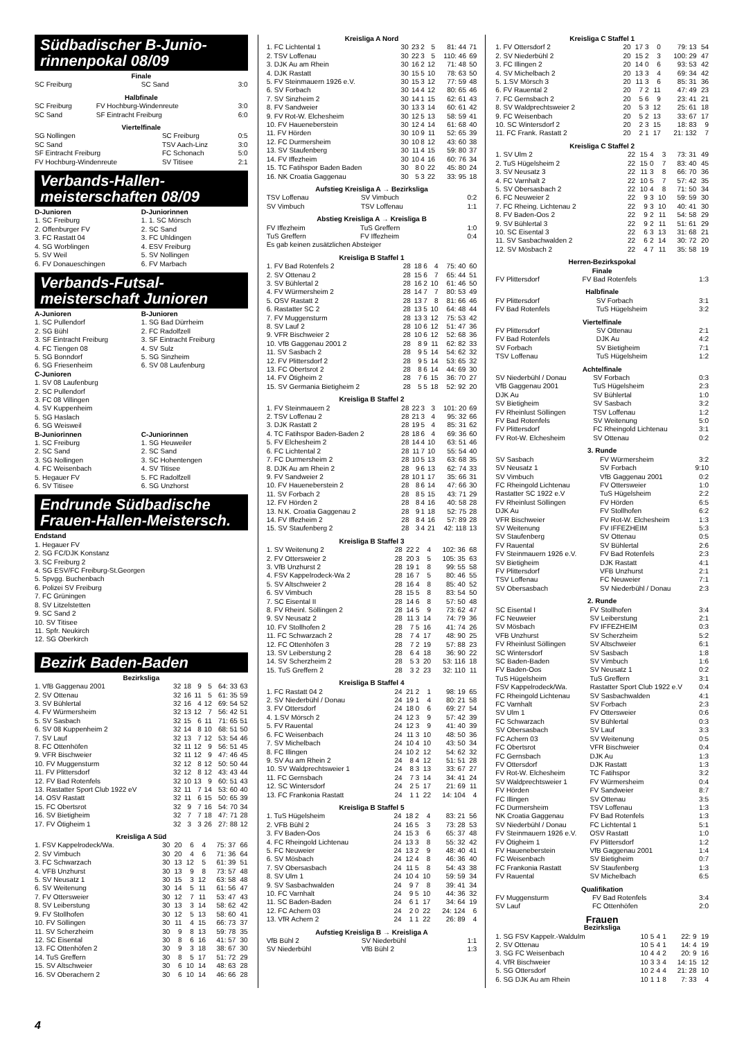Südbadischer B-Junio-
rinnenpokal 08/09
Finale
| SC Freiburg | SC Sand | 3:0 |
Halbfinale
| SC Freiburg | FV Hochburg-Windenreute | 3:0 |
| SC Sand | SF Eintracht Freiburg | 6:0 |
Viertelfinale
| SG Nollingen | SC Freiburg | 0:5 |
| SC Sand | TSV Aach-Linz | 3:0 |
| SF Eintracht Freiburg | FC Schonach | 5:0 |
| FV Hochburg-Windenreute | SV Titisee | 2:1 |
Verbands-Hallen-
meisterschaften 08/09
D-Junioren
1. SC Freiburg
2. Offenburger FV
3. FC Rastatt 04
4. SG Worblingen
5. SV Weil
6. FV Donaueschingen
D-Juniorinnen
1. 1. SC Mörsch
2. SC Sand
3. FC Uhldingen
4. ESV Freiburg
5. SV Nollingen
6. FV Marbach
Verbands-Futsal-
meisterschaft Junioren
A-Junioren
1. SC Pullendorf
2. SG Bühl
3. SF Eintracht Freiburg
4. FC Tiengen 08
5. SG Bonndorf
6. SG Friesenheim
B-Junioren
1. SG Bad Dürrheim
2. FC Radolfzell
3. SF Eintracht Freiburg
4. SV Sulz
5. SG Sinzheim
6. SV 08 Laufenburg
C-Junioren
1. SV 08 Laufenburg
2. SC Pullendorf
3. FC 08 Villingen
4. SV Kuppenheim
5. SG Haslach
6. SG Weisweil
B-Juniorinnen
1. SC Freiburg
2. SC Sand
3. SG Nollingen
4. FC Weisenbach
5. Hegauer FV
6. SV Titisee
C-Juniorinnen
1. SG Heuweiler
2. SC Sand
3. SC Hohentengen
4. SV Titisee
5. FC Radolfzell
6. SG Unzhorst
Endrunde Südbadische
Frauen-Hallen-Meistersch.
Endstand
1. Hegauer FV
2. SG FC/DJK Konstanz
3. SC Freiburg 2
4. SG ESV/FC Freiburg-St.Georgen
5. Spvgg. Buchenbach
6. Polizei SV Freiburg
7. FC Grüningen
8. SV Litzelstetten
9. SC Sand 2
10. SV Titisee
11. Spfr. Neukirch
12. SG Oberkirch
Bezirk Baden-Baden
Bezirksliga
| 1. VfB Gaggenau 2001 | 32 | 18 | 9 | 5 | 64: 33 | 63 |
| 2. SV Ottenau | 32 | 16 | 11 | 5 | 61: 35 | 59 |
| 3. SV Bühlertal | 32 | 16 | 4 | 12 | 69: 54 | 52 |
| 4. FV Würmersheim | 32 | 13 | 12 | 7 | 56: 42 | 51 |
| 5. SV Sasbach | 32 | 15 | 6 | 11 | 71: 65 | 51 |
| 6. SV 08 Kuppenheim 2 | 32 | 14 | 8 | 10 | 68: 51 | 50 |
| 7. SV Lauf | 32 | 13 | 7 | 12 | 53: 54 | 46 |
| 8. FC Ottenhöfen | 32 | 11 | 12 | 9 | 56: 51 | 45 |
| 9. VFR Bischweier | 32 | 11 | 12 | 9 | 47: 46 | 45 |
| 10. FV Muggensturm | 32 | 12 | 8 | 12 | 50: 50 | 44 |
| 11. FV Plittersdorf | 32 | 12 | 8 | 12 | 43: 43 | 44 |
| 12. FV Bad Rotenfels | 32 | 10 | 13 | 9 | 60: 51 | 43 |
| 13. Rastatter Sport Club 1922 eV | 32 | 11 | 7 | 14 | 53: 60 | 40 |
| 14. OSV Rastatt | 32 | 11 | 6 | 15 | 50: 65 | 39 |
| 15. FC Obertsrot | 32 | 9 | 7 | 16 | 54: 70 | 34 |
| 16. SV Bietigheim | 32 | 7 | 7 | 18 | 47: 71 | 28 |
| 17. FV Ötigheim 1 | 32 | 3 | 3 | 26 | 27: 88 | 12 |
Kreisliga A Süd
| 1. FSV Kappelrodeck/Wa. | 30 | 20 | 6 | 4 | 75: 37 | 66 |
| 2. SV Vimbuch | 30 | 20 | 4 | 6 | 71: 36 | 64 |
| 3. FC Schwarzach | 30 | 13 | 12 | 5 | 61: 39 | 51 |
| 4. VFB Unzhurst | 30 | 13 | 9 | 8 | 73: 57 | 48 |
| 5. SV Neusatz 1 | 30 | 15 | 3 | 12 | 63: 58 | 48 |
| 6. SV Weitenung | 30 | 14 | 5 | 11 | 61: 56 | 47 |
| 7. FV Ottersweier | 30 | 12 | 7 | 11 | 53: 47 | 43 |
| 8. SV Leiberstung | 30 | 13 | 3 | 14 | 58: 62 | 42 |
| 9. FV Stollhofen | 30 | 12 | 5 | 13 | 58: 60 | 41 |
| 10. FV Söllingen | 30 | 11 | 4 | 15 | 66: 73 | 37 |
| 11. SV Scherzheim | 30 | 9 | 8 | 13 | 59: 78 | 35 |
| 12. SC Eisental | 30 | 8 | 6 | 16 | 41: 57 | 30 |
| 13. FC Ottenhöfen 2 | 30 | 9 | 3 | 18 | 38: 67 | 30 |
| 14. TuS Greffern | 30 | 8 | 5 | 17 | 51: 72 | 29 |
| 15. SV Altschweier | 30 | 6 | 10 | 14 | 48: 63 | 28 |
| 16. SV Oberachern 2 | 30 | 6 | 10 | 14 | 46: 66 | 28 |
Kreisliga A Nord
| 1. FC Lichtental 1 | 30 | 23 | 2 | 5 | 81: 44 | 71 |
| 2. TSV Loffenau | 30 | 22 | 3 | 5 | 110: 46 | 69 |
| 3. DJK Au am Rhein | 30 | 16 | 2 | 12 | 71: 48 | 50 |
| 4. DJK Rastatt | 30 | 15 | 5 | 10 | 78: 63 | 50 |
| 5. FV Steinmauern 1926 e.V. | 30 | 15 | 3 | 12 | 77: 59 | 48 |
| 6. SV Forbach | 30 | 14 | 4 | 12 | 80: 65 | 46 |
| 7. SV Sinzheim 2 | 30 | 14 | 1 | 15 | 62: 61 | 43 |
| 8. FV Sandweier | 30 | 13 | 3 | 14 | 60: 61 | 42 |
| 9. FV Rot-W. Elchesheim | 30 | 12 | 5 | 13 | 58: 59 | 41 |
| 10. FV Haueneberstein | 30 | 12 | 4 | 14 | 61: 68 | 40 |
| 11. FV Hörden | 30 | 10 | 9 | 11 | 52: 65 | 39 |
| 12. FC Durmersheim | 30 | 10 | 8 | 12 | 43: 60 | 38 |
| 13. SV Staufenberg | 30 | 11 | 4 | 15 | 59: 80 | 37 |
| 14. FV Iffezheim | 30 | 10 | 4 | 16 | 60: 76 | 34 |
| 15. TC Fatihspor Baden Baden | 30 | 8 | 0 | 22 | 45: 80 | 24 |
| 16. NK Croatia Gaggenau | 30 | 5 | 3 | 22 | 33: 95 | 18 |
Aufstieg Kreisliga A → Bezirksliga
| TSV Loffenau | SV Vimbuch | 0:2 |
| SV Vimbuch | TSV Loffenau | 1:1 |
Abstieg Kreisliga A → Kreisliga B
| FV Iffezheim | TuS Greffern | 1:0 |
| TuS Greffern | FV Iffezheim | 0:4 |
Es gab keinen zusätzlichen Absteiger
Kreisliga B Staffel 1
| 1. FV Bad Rotenfels 2 | 28 | 18 | 6 | 4 | 75: 40 | 60 |
| 2. SV Ottenau 2 | 28 | 15 | 6 | 7 | 65: 44 | 51 |
| 3. SV Bühlertal 2 | 28 | 16 | 2 | 10 | 61: 46 | 50 |
| 4. FV Würmersheim 2 | 28 | 14 | 7 | 7 | 80: 53 | 49 |
| 5. OSV Rastatt 2 | 28 | 13 | 7 | 8 | 81: 66 | 46 |
| 6. Rastatter SC 2 | 28 | 13 | 5 | 10 | 64: 48 | 44 |
| 7. FV Muggensturm | 28 | 13 | 3 | 12 | 75: 53 | 42 |
| 8. SV Lauf 2 | 28 | 10 | 6 | 12 | 51: 47 | 36 |
| 9. VFR Bischweier 2 | 28 | 10 | 6 | 12 | 52: 68 | 36 |
| 10. VfB Gaggenau 2001 2 | 28 | 8 | 9 | 11 | 62: 82 | 33 |
| 11. SV Sasbach 2 | 28 | 9 | 5 | 14 | 54: 62 | 32 |
| 12. FV Plittersdorf 2 | 28 | 9 | 5 | 14 | 53: 65 | 32 |
| 13. FC Obertsrot 2 | 28 | 8 | 6 | 14 | 44: 69 | 30 |
| 14. FV Ötigheim 2 | 28 | 7 | 6 | 15 | 36: 70 | 27 |
| 15. SV Germania Bietigheim 2 | 28 | 5 | 5 | 18 | 52: 92 | 20 |
Kreisliga B Staffel 2
| 1. FV Steinmauern 2 | 28 | 22 | 3 | 3 | 101: 20 | 69 |
| 2. TSV Loffenau 2 | 28 | 21 | 3 | 4 | 95: 32 | 66 |
| 3. DJK Rastatt 2 | 28 | 19 | 5 | 4 | 85: 31 | 62 |
| 4. TC Fatihspor Baden-Baden 2 | 28 | 18 | 6 | 4 | 69: 36 | 60 |
| 5. FV Elchesheim 2 | 28 | 14 | 4 | 10 | 63: 51 | 46 |
| 6. FC Lichtental 2 | 28 | 11 | 7 | 10 | 55: 54 | 40 |
| 7. FC Durmersheim 2 | 28 | 10 | 5 | 13 | 63: 68 | 35 |
| 8. DJK Au am Rhein 2 | 28 | 9 | 6 | 13 | 62: 74 | 33 |
| 9. FV Sandweier 2 | 28 | 10 | 1 | 17 | 35: 66 | 31 |
| 10. FV Haueneberstein 2 | 28 | 8 | 6 | 14 | 47: 66 | 30 |
| 11. SV Forbach 2 | 28 | 8 | 5 | 15 | 43: 71 | 29 |
| 12. FV Hörden 2 | 28 | 8 | 4 | 16 | 40: 58 | 28 |
| 13. N.K. Croatia Gaggenau 2 | 28 | 9 | 1 | 18 | 52: 75 | 28 |
| 14. FV Iffezheim 2 | 28 | 8 | 4 | 16 | 57: 89 | 28 |
| 15. SV Staufenberg 2 | 28 | 3 | 4 | 21 | 42: 118 | 13 |
Kreisliga B Staffel 3
| 1. SV Weitenung 2 | 28 | 22 | 2 | 4 | 102: 36 | 68 |
| 2. FV Ottersweier 2 | 28 | 20 | 3 | 5 | 105: 35 | 63 |
| 3. VfB Unzhurst 2 | 28 | 19 | 1 | 8 | 99: 55 | 58 |
| 4. FSV Kappelrodeck-Wa 2 | 28 | 16 | 7 | 5 | 80: 46 | 55 |
| 5. SV Altschweier 2 | 28 | 16 | 4 | 8 | 85: 40 | 52 |
| 6. SV Vimbuch | 28 | 15 | 5 | 8 | 83: 54 | 50 |
| 7. SC Eisental II | 28 | 14 | 6 | 8 | 57: 50 | 48 |
| 8. FV Rheinl. Söllingen 2 | 28 | 14 | 5 | 9 | 73: 62 | 47 |
| 9. SV Neusatz 2 | 28 | 11 | 3 | 14 | 74: 79 | 36 |
| 10. FV Stollhofen 2 | 28 | 7 | 5 | 16 | 41: 74 | 26 |
| 11. FC Schwarzach 2 | 28 | 7 | 4 | 17 | 48: 90 | 25 |
| 12. FC Ottenhöfen 3 | 28 | 7 | 2 | 19 | 57: 88 | 23 |
| 13. SV Leiberstung 2 | 28 | 6 | 4 | 18 | 36: 90 | 22 |
| 14. SV Scherzheim 2 | 28 | 5 | 3 | 20 | 53: 116 | 18 |
| 15. TuS Greffern 2 | 28 | 3 | 2 | 23 | 32: 110 | 11 |
Kreisliga B Staffel 4
| 1. FC Rastatt 04 2 | 24 | 21 | 2 | 1 | 98: 19 | 65 |
| 2. SV Niederbühl / Donau | 24 | 19 | 1 | 4 | 80: 21 | 58 |
| 3. FV Ottersdorf | 24 | 18 | 0 | 6 | 69: 27 | 54 |
| 4. 1.SV Mörsch 2 | 24 | 12 | 3 | 9 | 57: 42 | 39 |
| 5. FV Rauental | 24 | 12 | 3 | 9 | 41: 40 | 39 |
| 6. FC Weisenbach | 24 | 11 | 3 | 10 | 48: 50 | 36 |
| 7. SV Michelbach | 24 | 10 | 4 | 10 | 43: 50 | 34 |
| 8. FC Illingen | 24 | 10 | 2 | 12 | 54: 62 | 32 |
| 9. SV Au am Rhein 2 | 24 | 8 | 4 | 12 | 51: 51 | 28 |
| 10. SV Waldprechtsweier 1 | 24 | 8 | 3 | 13 | 33: 67 | 27 |
| 11. FC Gernsbach | 24 | 7 | 3 | 14 | 34: 41 | 24 |
| 12. SC Wintersdorf | 24 | 2 | 5 | 17 | 21: 69 | 11 |
| 13. FC Frankonia Rastatt | 24 | 1 | 1 | 22 | 14: 104 | 4 |
Kreisliga B Staffel 5
| 1. TuS Hügelsheim | 24 | 18 | 2 | 4 | 83: 21 | 56 |
| 2. VFB Bühl 2 | 24 | 16 | 5 | 3 | 73: 28 | 53 |
| 3. FV Baden-Oos | 24 | 15 | 3 | 6 | 65: 37 | 48 |
| 4. FC Rheingold Lichtenau | 24 | 13 | 3 | 8 | 55: 32 | 42 |
| 5. FC Neuweier | 24 | 13 | 2 | 9 | 48: 40 | 41 |
| 6. SV Mösbach | 24 | 12 | 4 | 8 | 46: 36 | 40 |
| 7. SV Obersasbach | 24 | 11 | 5 | 8 | 54: 43 | 38 |
| 8. SV Ulm 1 | 24 | 10 | 4 | 10 | 59: 59 | 34 |
| 9. SV Sasbachwalden | 24 | 9 | 7 | 8 | 39: 41 | 34 |
| 10. FC Varnhalt | 24 | 9 | 5 | 10 | 44: 36 | 32 |
| 11. SC Baden-Baden | 24 | 6 | 1 | 17 | 34: 64 | 19 |
| 12. FC Achern 03 | 24 | 2 | 0 | 22 | 24: 124 | 6 |
| 13. VfR Achern 2 | 24 | 1 | 1 | 22 | 26: 89 | 4 |
Aufstieg Kreisliga B → Kreisliga A
| VfB Bühl 2 | SV Niederbühl | 1:1 |
| SV Niederbühl | VfB Bühl 2 | 1:3 |
Kreisliga C Staffel 1
| 1. FV Ottersdorf 2 | 20 | 17 | 3 | 0 | 79: 13 | 54 |
| 2. SV Niederbühl 2 | 20 | 15 | 2 | 3 | 100: 29 | 47 |
| 3. FC Illingen 2 | 20 | 14 | 0 | 6 | 93: 53 | 42 |
| 4. SV Michelbach 2 | 20 | 13 | 3 | 4 | 69: 34 | 42 |
| 5. 1.SV Mörsch 3 | 20 | 11 | 3 | 6 | 85: 31 | 36 |
| 6. FV Rauental 2 | 20 | 7 | 2 | 11 | 47: 49 | 23 |
| 7. FC Gernsbach 2 | 20 | 5 | 6 | 9 | 23: 41 | 21 |
| 8. SV Waldprechtsweier 2 | 20 | 5 | 3 | 12 | 25: 61 | 18 |
| 9. FC Weisenbach | 20 | 5 | 2 | 13 | 33: 67 | 17 |
| 10. SC Wintersdorf 2 | 20 | 2 | 3 | 15 | 18: 83 | 9 |
| 11. FC Frank. Rastatt 2 | 20 | 2 | 1 | 17 | 21: 132 | 7 |
Kreisliga C Staffel 2
| 1. SV Ulm 2 | 22 | 15 | 4 | 3 | 73: 31 | 49 |
| 2. TuS Hügelsheim 2 | 22 | 15 | 0 | 7 | 83: 40 | 45 |
| 3. SV Neusatz 3 | 22 | 11 | 3 | 8 | 66: 70 | 36 |
| 4. FC Varnhalt 2 | 22 | 10 | 5 | 7 | 57: 42 | 35 |
| 5. SV Obersasbach 2 | 22 | 10 | 4 | 8 | 71: 50 | 34 |
| 6. FC Neuweier 2 | 22 | 9 | 3 | 10 | 59: 59 | 30 |
| 7. FC Rheing. Lichtenau 2 | 22 | 9 | 3 | 10 | 40: 41 | 30 |
| 8. FV Baden-Oos 2 | 22 | 9 | 2 | 11 | 54: 58 | 29 |
| 9. SV Bühlertal 3 | 22 | 9 | 2 | 11 | 51: 61 | 29 |
| 10. SC Eisental 3 | 22 | 6 | 3 | 13 | 31: 68 | 21 |
| 11. SV Sasbachwalden 2 | 22 | 6 | 2 | 14 | 30: 72 | 20 |
| 12. SV Mösbach 2 | 22 | 4 | 7 | 11 | 35: 58 | 19 |
Herren-Bezirkspokal
Finale
| FV Plittersdorf | FV Bad Rotenfels | 1:3 |
Halbfinale
| FV Plittersdorf | SV Forbach | 3:1 |
| FV Bad Rotenfels | TuS Hügelsheim | 3:2 |
Viertelfinale
| FV Plittersdorf | SV Ottenau | 2:1 |
| FV Bad Rotenfels | DJK Au | 4:2 |
| SV Forbach | SV Bietigheim | 7:1 |
| TSV Loffenau | TuS Hügelsheim | 1:2 |
Achtelfinale
| SV Niederbühl / Donau | SV Forbach | 0:3 |
| VfB Gaggenau 2001 | TuS Hügelsheim | 2:3 |
| DJK Au | SV Bühlertal | 1:0 |
| SV Bietigheim | SV Sasbach | 3:2 |
| FV Rheinlust Söllingen | TSV Loffenau | 1:2 |
| FV Bad Rotenfels | SV Weitenung | 5:0 |
| FV Plittersdorf | FC Rheingold Lichtenau | 3:1 |
| FV Rot-W. Elchesheim | SV Ottenau | 0:2 |
3. Runde
| SV Sasbach | FV Würmersheim | 3:2 |
| SV Neusatz 1 | SV Forbach | 9:10 |
| SV Vimbuch | VfB Gaggenau 2001 | 0:2 |
| FC Rheingold Lichtenau | FV Ottersweier | 1:0 |
| Rastatter SC 1922 e.V | TuS Hügelsheim | 2:2 |
| FV Rheinlust Söllingen | FV Hörden | 6:5 |
| DJK Au | FV Stollhofen | 6:2 |
| VFR Bischweier | FV Rot-W. Elchesheim | 1:3 |
| SV Weitenung | FV IFFEZHEIM | 5:3 |
| SV Staufenberg | SV Ottenau | 0:5 |
| FV Rauental | SV Bühlertal | 2:6 |
| FV Steinmauern 1926 e.V. | FV Bad Rotenfels | 2:3 |
| SV Bietigheim | DJK Rastatt | 4:1 |
| FV Plittersdorf | VFB Unzhurst | 2:1 |
| TSV Loffenau | FC Neuweier | 7:1 |
| SV Obersasbach | SV Niederbühl / Donau | 2:3 |
2. Runde
| SC Eisental I | FV Stollhofen | 3:4 |
| FC Neuweier | SV Leiberstung | 2:1 |
| SV Mösbach | FV IFFEZHEIM | 0:3 |
| VFB Unzhurst | SV Scherzheim | 5:2 |
| FV Rheinlust Söllingen | SV Altschweier | 6:1 |
| SC Wintersdorf | SV Sasbach | 1:8 |
| SC Baden-Baden | SV Vimbuch | 1:6 |
| FV Baden-Oos | SV Neusatz 1 | 0:2 |
| TuS Hügelsheim | TuS Greffern | 3:1 |
| FSV Kappelrodeck/Wa. | Rastatter Sport Club 1922 e.V | 0:4 |
| FC Rheingold Lichtenau | SV Sasbachwalden | 4:1 |
| FC Varnhalt | SV Forbach | 2:3 |
| SV Ulm 1 | FV Ottersweier | 0:6 |
| FC Schwarzach | SV Bühlertal | 0:3 |
| SV Obersasbach | SV Lauf | 3:3 |
| FC Achern 03 | SV Weitenung | 0:5 |
| FC Obertsrot | VFR Bischweier | 0:4 |
| FC Gernsbach | DJK Au | 1:3 |
| FV Ottersdorf | DJK Rastatt | 1:3 |
| FV Rot-W. Elchesheim | TC Fatihspor | 3:2 |
| SV Waldprechtsweier 1 | FV Würmersheim | 0:4 |
| FV Hörden | FV Sandweier | 8:7 |
| FC Illingen | SV Ottenau | 3:5 |
| FC Durmersheim | TSV Loffenau | 1:3 |
| NK Croatia Gaggenau | FV Bad Rotenfels | 1:3 |
| SV Niederbühl / Donau | FC Lichtental 1 | 5:1 |
| FV Steinmauern 1926 e.V. | OSV Rastatt | 1:0 |
| FV Ötigheim 1 | FV Plittersdorf | 1:2 |
| FV Haueneberstein | VfB Gaggenau 2001 | 1:4 |
| FC Weisenbach | SV Bietigheim | 0:7 |
| FC Frankonia Rastatt | SV Staufenberg | 1:3 |
| FV Rauental | SV Michelbach | 6:5 |
Qualifikation
| FV Muggensturm | FV Bad Rotenfels | 3:4 |
| SV Lauf | FC Ottenhöfen | 2:0 |
Frauen
Bezirksliga
| 1. SG FSV Kappelr.-Waldulm | 10 | 5 | 4 | 1 | 22: 9 | 19 |
| 2. SV Ottenau | 10 | 5 | 4 | 1 | 14: 4 | 19 |
| 3. SG FC Weisenbach | 10 | 4 | 4 | 2 | 20: 9 | 16 |
| 4. VfR Bischweier | 10 | 3 | 3 | 4 | 14: 15 | 12 |
| 5. SG Ottersdorf | 10 | 2 | 4 | 4 | 21: 28 | 10 |
| 6. SG DJK Au am Rhein | 10 | 1 | 1 | 8 | 7: 33 | 4 |
4